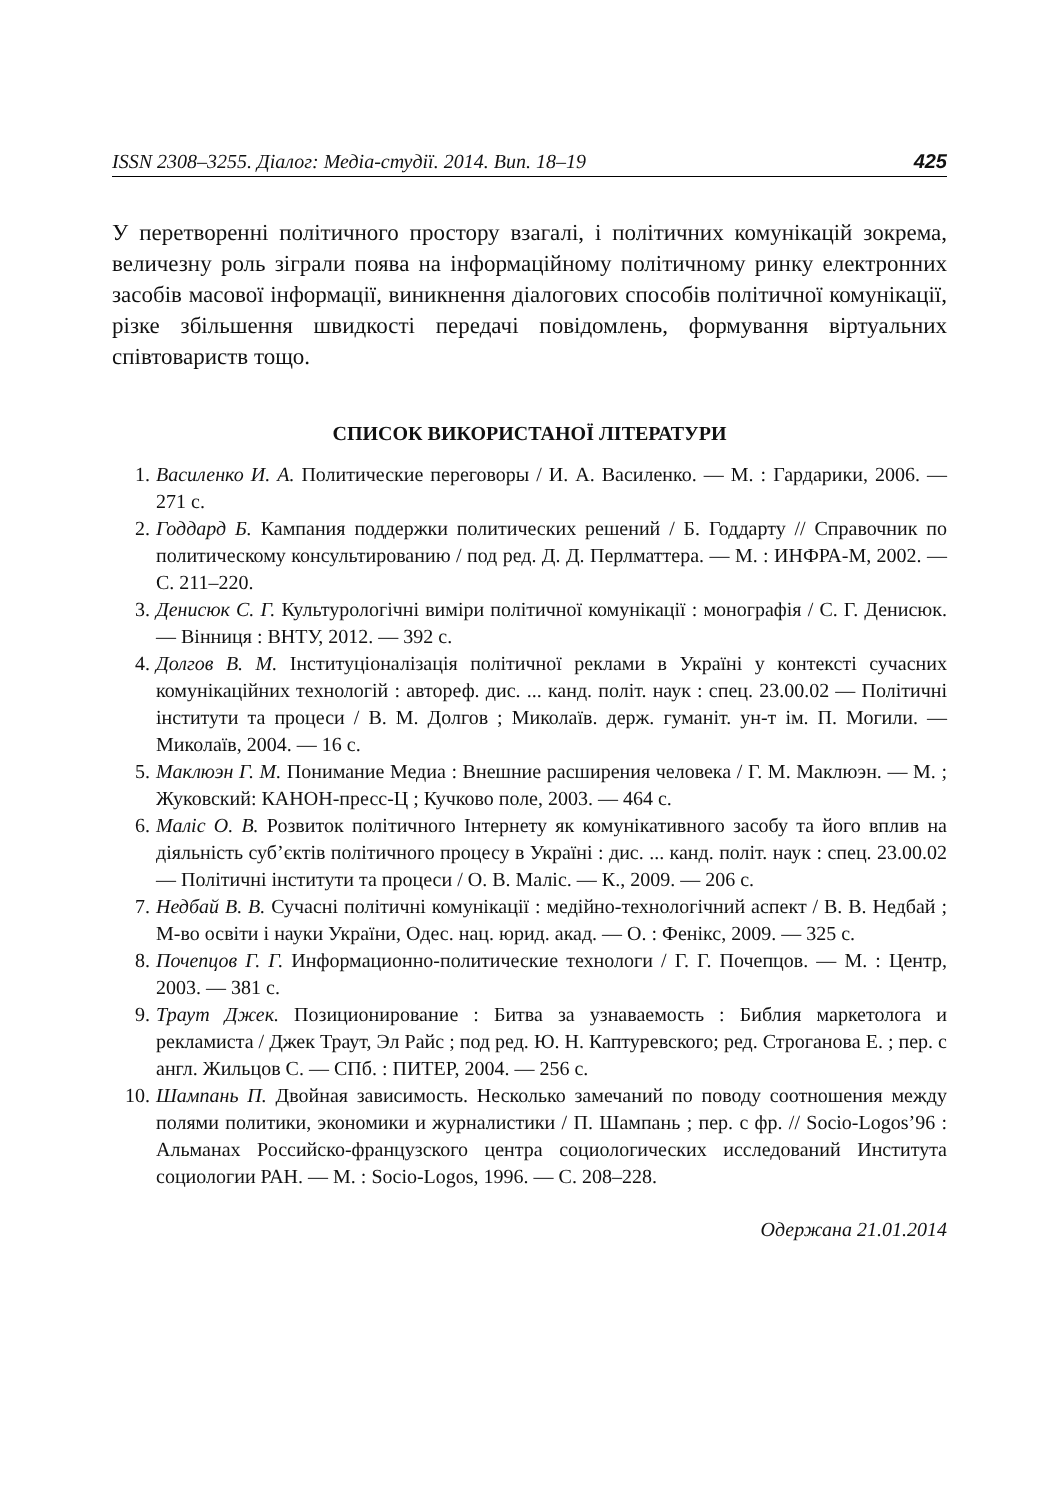ISSN 2308–3255. Діалог: Медіа-студії. 2014. Вип. 18–19 425
У перетворенні політичного простору взагалі, і політичних комунікацій зокрема, величезну роль зіграли поява на інформаційному політичному ринку електронних засобів масової інформації, виникнення діалогових способів політичної комунікації, різке збільшення швидкості передачі повідомлень, формування віртуальних співтовариств тощо.
СПИСОК ВИКОРИСТАНОЇ ЛІТЕРАТУРИ
1. Василенко И. А. Политические переговоры / И. А. Василенко. — М. : Гардарики, 2006. — 271 с.
2. Годдард Б. Кампания поддержки политических решений / Б. Годдарту // Справочник по политическому консультированию / под ред. Д. Д. Перлматтера. — М. : ИНФРА-М, 2002. — С. 211–220.
3. Денисюк С. Г. Культурологічні виміри політичної комунікації : монографія / С. Г. Денисюк. — Вінниця : ВНТУ, 2012. — 392 с.
4. Долгов В. М. Інституціоналізація політичної реклами в Україні у контексті сучасних комунікаційних технологій : автореф. дис. ... канд. політ. наук : спец. 23.00.02 — Політичні інститути та процеси / В. М. Долгов ; Миколаїв. держ. гуманіт. ун-т ім. П. Могили. — Миколаїв, 2004. — 16 с.
5. Маклюэн Г. М. Понимание Медиа : Внешние расширения человека / Г. М. Маклюэн. — М. ; Жуковский: КАНОН-пресс-Ц ; Кучково поле, 2003. — 464 с.
6. Маліс О. В. Розвиток політичного Інтернету як комунікативного засобу та його вплив на діяльність суб’єктів політичного процесу в Україні : дис. ... канд. політ. наук : спец. 23.00.02 — Політичні інститути та процеси / О. В. Маліс. — К., 2009. — 206 с.
7. Недбай В. В. Сучасні політичні комунікації : медійно-технологічний аспект / В. В. Недбай ; М-во освіти і науки України, Одес. нац. юрид. акад. — О. : Фенікс, 2009. — 325 с.
8. Почепцов Г. Г. Информационно-политические технологи / Г. Г. Почепцов. — М. : Центр, 2003. — 381 с.
9. Траут Джек. Позиционирование : Битва за узнаваемость : Библия маркетолога и рекламиста / Джек Траут, Эл Райс ; под ред. Ю. Н. Каптуревского; ред. Строганова Е. ; пер. с англ. Жильцов С. — СПб. : ПИТЕР, 2004. — 256 с.
10. Шампань П. Двойная зависимость. Несколько замечаний по поводу соотношения между полями политики, экономики и журналистики / П. Шампань ; пер. с фр. // Socio-Logos’96 : Альманах Российско-французского центра социологических исследований Института социологии РАН. — М. : Socio-Logos, 1996. — С. 208–228.
Одержана 21.01.2014